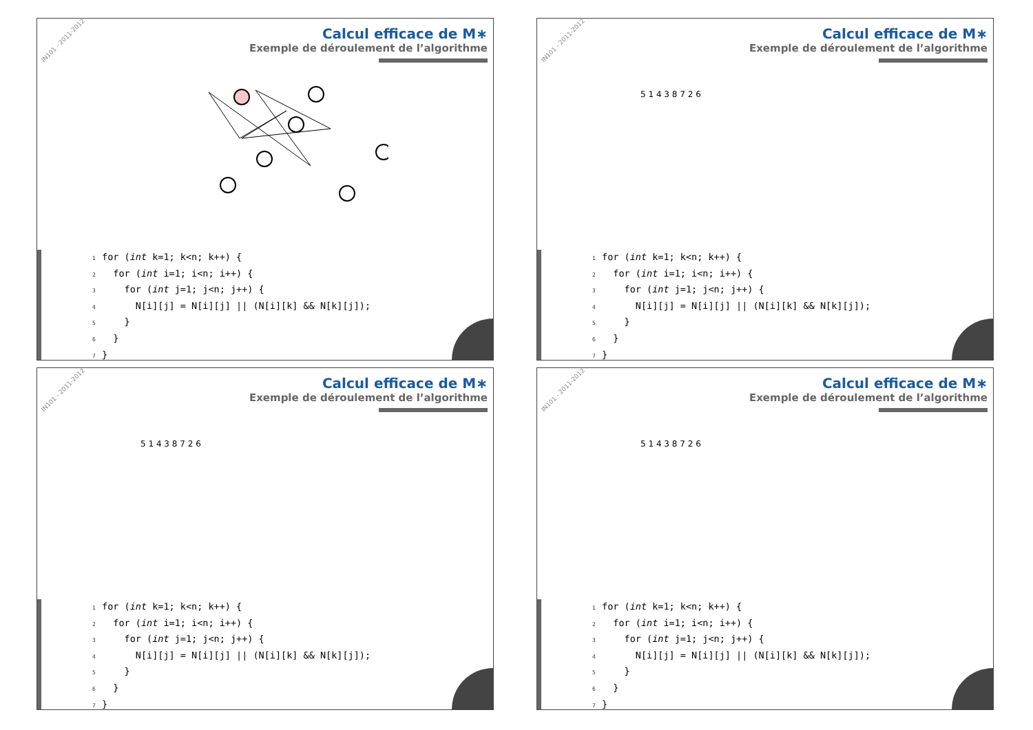IN101 - 2011-2012
Calcul efficace de M∗
Exemple de déroulement de l’algorithme
1for (int k=1; k<n; k++) {
2  for (int i=1; i<n; i++) {
3    for (int j=1; j<n; j++) {
4      N[i][j] = N[i][j] || (N[i][k] && N[k][j]);
5    }
6  }
7}
IN101 - 2011-2012
Calcul efficace de M∗
Exemple de déroulement de l’algorithme
5 1 4 3 8 7 2 6
1for (int k=1; k<n; k++) {
2  for (int i=1; i<n; i++) {
3    for (int j=1; j<n; j++) {
4      N[i][j] = N[i][j] || (N[i][k] && N[k][j]);
5    }
6  }
7}
IN101 - 2011-2012
Calcul efficace de M∗
Exemple de déroulement de l’algorithme
5 1 4 3 8 7 2 6
1for (int k=1; k<n; k++) {
2  for (int i=1; i<n; i++) {
3    for (int j=1; j<n; j++) {
4      N[i][j] = N[i][j] || (N[i][k] && N[k][j]);
5    }
6  }
7}
IN101 - 2011-2012
Calcul efficace de M∗
Exemple de déroulement de l’algorithme
5 1 4 3 8 7 2 6
1for (int k=1; k<n; k++) {
2  for (int i=1; i<n; i++) {
3    for (int j=1; j<n; j++) {
4      N[i][j] = N[i][j] || (N[i][k] && N[k][j]);
5    }
6  }
7}